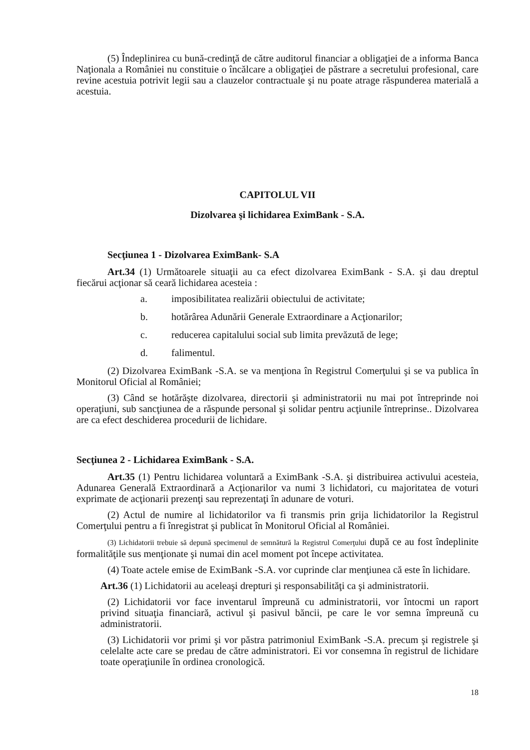(5) Îndeplinirea cu bună-credinţă de către auditorul financiar a obligaţiei de a informa Banca Naţionala a României nu constituie o încălcare a obligaţiei de păstrare a secretului profesional, care revine acestuia potrivit legii sau a clauzelor contractuale şi nu poate atrage răspunderea materială a acestuia.
CAPITOLUL VII
Dizolvarea şi lichidarea EximBank - S.A.
Secţiunea 1 - Dizolvarea EximBank- S.A
Art.34 (1) Următoarele situaţii au ca efect dizolvarea EximBank - S.A. şi dau dreptul fiecărui acţionar să ceară lichidarea acesteia :
a. imposibilitatea realizării obiectului de activitate;
b. hotărârea Adunării Generale Extraordinare a Acţionarilor;
c. reducerea capitalului social sub limita prevăzută de lege;
d. falimentul.
(2) Dizolvarea EximBank -S.A. se va menţiona în Registrul Comerţului şi se va publica în Monitorul Oficial al României;
(3) Când se hotărăşte dizolvarea, directorii şi administratorii nu mai pot întreprinde noi operaţiuni, sub sancţiunea de a răspunde personal şi solidar pentru acţiunile întreprinse.. Dizolvarea are ca efect deschiderea procedurii de lichidare.
Secţiunea 2 - Lichidarea EximBank - S.A.
Art.35 (1) Pentru lichidarea voluntară a EximBank -S.A. şi distribuirea activului acesteia, Adunarea Generală Extraordinară a Acţionarilor va numi 3 lichidatori, cu majoritatea de voturi exprimate de acţionarii prezenţi sau reprezentaţi în adunare de voturi.
(2) Actul de numire al lichidatorilor va fi transmis prin grija lichidatorilor la Registrul Comerţului pentru a fi înregistrat şi publicat în Monitorul Oficial al României.
(3) Lichidatorii trebuie să depună specimenul de semnătură la Registrul Comerţului după ce au fost îndeplinite formalităţile sus menţionate şi numai din acel moment pot începe activitatea.
(4) Toate actele emise de EximBank -S.A. vor cuprinde clar menţiunea că este în lichidare.
Art.36 (1) Lichidatorii au aceleaşi drepturi şi responsabilităţi ca şi administratorii.
(2) Lichidatorii vor face inventarul împreună cu administratorii, vor întocmi un raport privind situaţia financiară, activul şi pasivul băncii, pe care le vor semna împreună cu administratorii.
(3) Lichidatorii vor primi şi vor păstra patrimoniul EximBank -S.A. precum şi registrele şi celelalte acte care se predau de către administratori. Ei vor consemna în registrul de lichidare toate operaţiunile în ordinea cronologică.
18